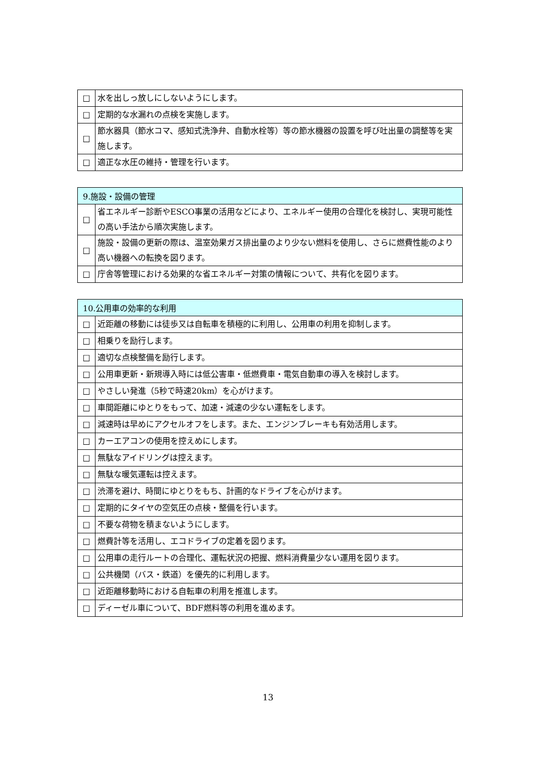| □ | 水を出しっ放しにしないようにします。 |
| □ | 定期的な水漏れの点検を実施します。 |
| □ | 節水器具（節水コマ、感知式洗浄弁、自動水栓等）等の節水機器の設置を呼び吐出量の調整等を実施します。 |
| □ | 適正な水圧の維持・管理を行います。 |
| 9.施設・設備の管理 | |
| --- | --- |
| □ | 省エネルギー診断やESCO事業の活用などにより、エネルギー使用の合理化を検討し、実現可能性の高い手法から順次実施します。 |
| □ | 施設・設備の更新の際は、温室効果ガス排出量のより少ない燃料を使用し、さらに燃費性能のより高い機器への転換を図ります。 |
| □ | 庁舎等管理における効果的な省エネルギー対策の情報について、共有化を図ります。 |
| 10.公用車の効率的な利用 | |
| --- | --- |
| □ | 近距離の移動には徒歩又は自転車を積極的に利用し、公用車の利用を抑制します。 |
| □ | 相乗りを励行します。 |
| □ | 適切な点検整備を励行します。 |
| □ | 公用車更新・新規導入時には低公害車・低燃費車・電気自動車の導入を検討します。 |
| □ | やさしい発進（5秒で時速20km）を心がけます。 |
| □ | 車間距離にゆとりをもって、加速・減速の少ない運転をします。 |
| □ | 減速時は早めにアクセルオフをします。また、エンジンブレーキも有効活用します。 |
| □ | カーエアコンの使用を控えめにします。 |
| □ | 無駄なアイドリングは控えます。 |
| □ | 無駄な暖気運転は控えます。 |
| □ | 渋滞を避け、時間にゆとりをもち、計画的なドライブを心がけます。 |
| □ | 定期的にタイヤの空気圧の点検・整備を行います。 |
| □ | 不要な荷物を積まないようにします。 |
| □ | 燃費計等を活用し、エコドライブの定着を図ります。 |
| □ | 公用車の走行ルートの合理化、運転状況の把握、燃料消費量少ない運用を図ります。 |
| □ | 公共機関（バス・鉄道）を優先的に利用します。 |
| □ | 近距離移動時における自転車の利用を推進します。 |
| □ | ディーゼル車について、BDF燃料等の利用を進めます。 |
13